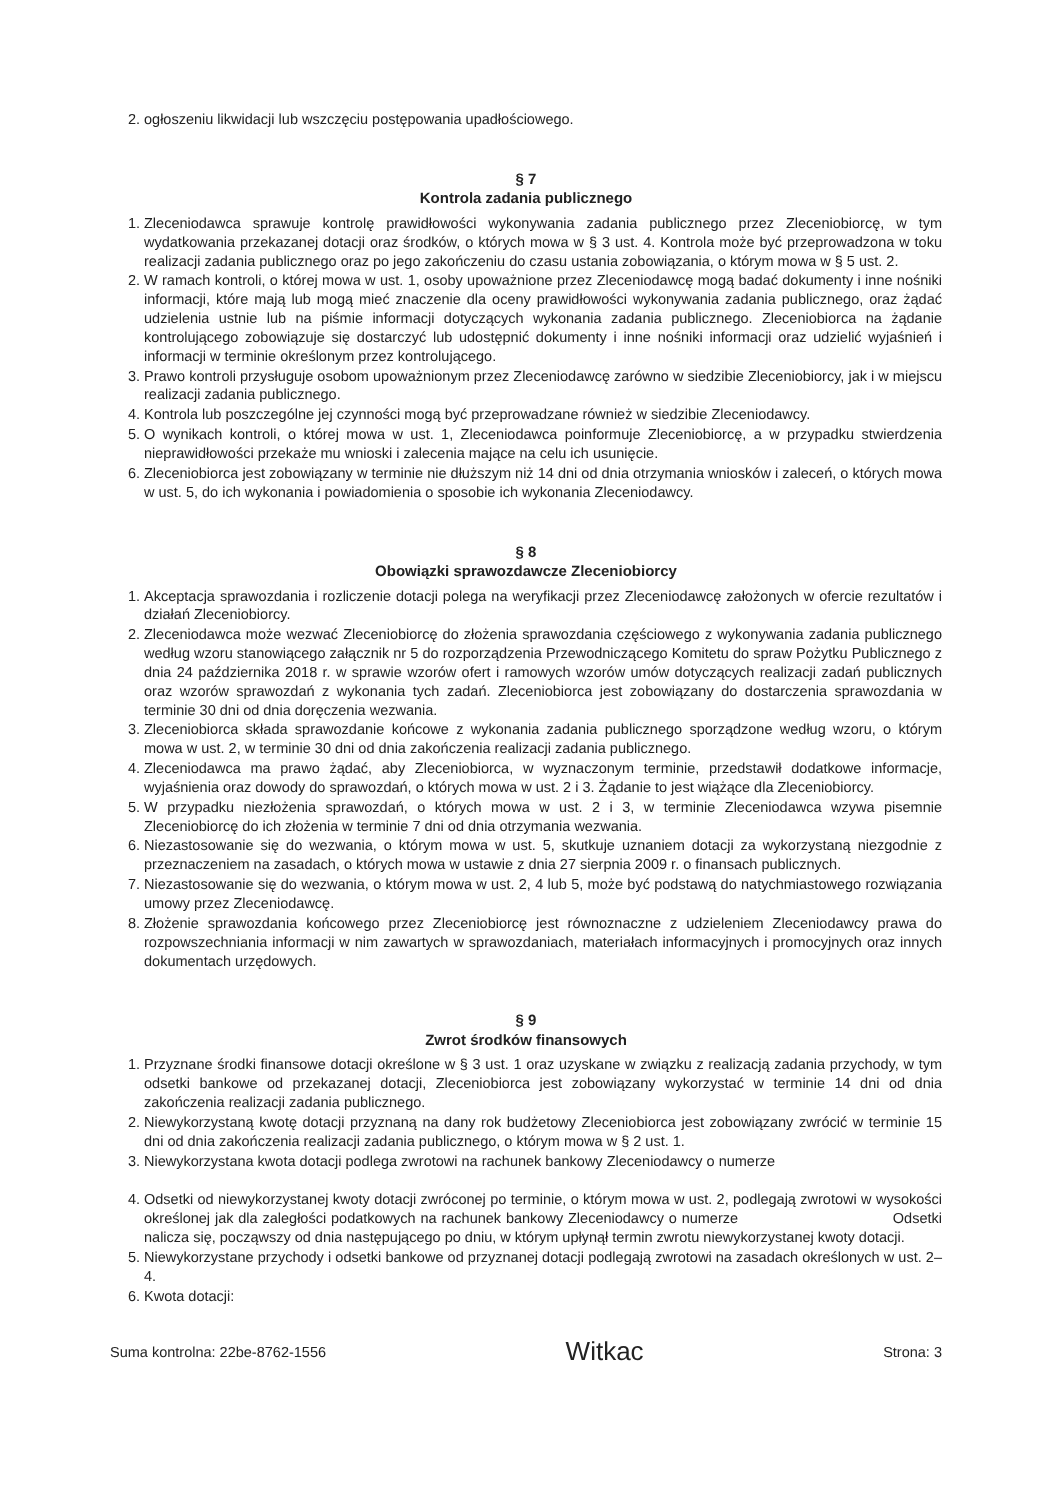2. ogłoszeniu likwidacji lub wszczęciu postępowania upadłościowego.
§ 7
Kontrola zadania publicznego
1. Zleceniodawca sprawuje kontrolę prawidłowości wykonywania zadania publicznego przez Zleceniobiorcę, w tym wydatkowania przekazanej dotacji oraz środków, o których mowa w § 3 ust. 4. Kontrola może być przeprowadzona w toku realizacji zadania publicznego oraz po jego zakończeniu do czasu ustania zobowiązania, o którym mowa w § 5 ust. 2.
2. W ramach kontroli, o której mowa w ust. 1, osoby upoważnione przez Zleceniodawcę mogą badać dokumenty i inne nośniki informacji, które mają lub mogą mieć znaczenie dla oceny prawidłowości wykonywania zadania publicznego, oraz żądać udzielenia ustnie lub na piśmie informacji dotyczących wykonania zadania publicznego. Zleceniobiorca na żądanie kontrolującego zobowiązuje się dostarczyć lub udostępnić dokumenty i inne nośniki informacji oraz udzielić wyjaśnień i informacji w terminie określonym przez kontrolującego.
3. Prawo kontroli przysługuje osobom upoważnionym przez Zleceniodawcę zarówno w siedzibie Zleceniobiorcy, jak i w miejscu realizacji zadania publicznego.
4. Kontrola lub poszczególne jej czynności mogą być przeprowadzane również w siedzibie Zleceniodawcy.
5. O wynikach kontroli, o której mowa w ust. 1, Zleceniodawca poinformuje Zleceniobiorcę, a w przypadku stwierdzenia nieprawidłowości przekaże mu wnioski i zalecenia mające na celu ich usunięcie.
6. Zleceniobiorca jest zobowiązany w terminie nie dłuższym niż 14 dni od dnia otrzymania wniosków i zaleceń, o których mowa w ust. 5, do ich wykonania i powiadomienia o sposobie ich wykonania Zleceniodawcy.
§ 8
Obowiązki sprawozdawcze Zleceniobiorcy
1. Akceptacja sprawozdania i rozliczenie dotacji polega na weryfikacji przez Zleceniodawcę założonych w ofercie rezultatów i działań Zleceniobiorcy.
2. Zleceniodawca może wezwać Zleceniobiorcę do złożenia sprawozdania częściowego z wykonywania zadania publicznego według wzoru stanowiącego załącznik nr 5 do rozporządzenia Przewodniczącego Komitetu do spraw Pożytku Publicznego z dnia 24 października 2018 r. w sprawie wzorów ofert i ramowych wzorów umów dotyczących realizacji zadań publicznych oraz wzorów sprawozdań z wykonania tych zadań. Zleceniobiorca jest zobowiązany do dostarczenia sprawozdania w terminie 30 dni od dnia doręczenia wezwania.
3. Zleceniobiorca składa sprawozdanie końcowe z wykonania zadania publicznego sporządzone według wzoru, o którym mowa w ust. 2, w terminie 30 dni od dnia zakończenia realizacji zadania publicznego.
4. Zleceniodawca ma prawo żądać, aby Zleceniobiorca, w wyznaczonym terminie, przedstawił dodatkowe informacje, wyjaśnienia oraz dowody do sprawozdań, o których mowa w ust. 2 i 3. Żądanie to jest wiążące dla Zleceniobiorcy.
5. W przypadku niezłożenia sprawozdań, o których mowa w ust. 2 i 3, w terminie Zleceniodawca wzywa pisemnie Zleceniobiorcę do ich złożenia w terminie 7 dni od dnia otrzymania wezwania.
6. Niezastosowanie się do wezwania, o którym mowa w ust. 5, skutkuje uznaniem dotacji za wykorzystaną niezgodnie z przeznaczeniem na zasadach, o których mowa w ustawie z dnia 27 sierpnia 2009 r. o finansach publicznych.
7. Niezastosowanie się do wezwania, o którym mowa w ust. 2, 4 lub 5, może być podstawą do natychmiastowego rozwiązania umowy przez Zleceniodawcę.
8. Złożenie sprawozdania końcowego przez Zleceniobiorcę jest równoznaczne z udzieleniem Zleceniodawcy prawa do rozpowszechniania informacji w nim zawartych w sprawozdaniach, materiałach informacyjnych i promocyjnych oraz innych dokumentach urzędowych.
§ 9
Zwrot środków finansowych
1. Przyznane środki finansowe dotacji określone w § 3 ust. 1 oraz uzyskane w związku z realizacją zadania przychody, w tym odsetki bankowe od przekazanej dotacji, Zleceniobiorca jest zobowiązany wykorzystać w terminie 14 dni od dnia zakończenia realizacji zadania publicznego.
2. Niewykorzystaną kwotę dotacji przyznaną na dany rok budżetowy Zleceniobiorca jest zobowiązany zwrócić w terminie 15 dni od dnia zakończenia realizacji zadania publicznego, o którym mowa w § 2 ust. 1.
3. Niewykorzystana kwota dotacji podlega zwrotowi na rachunek bankowy Zleceniodawcy o numerze
4. Odsetki od niewykorzystanej kwoty dotacji zwróconej po terminie, o którym mowa w ust. 2, podlegają zwrotowi w wysokości określonej jak dla zaległości podatkowych na rachunek bankowy Zleceniodawcy o numerze Odsetki nalicza się, począwszy od dnia następującego po dniu, w którym upłynął termin zwrotu niewykorzystanej kwoty dotacji.
5. Niewykorzystane przychody i odsetki bankowe od przyznanej dotacji podlegają zwrotowi na zasadach określonych w ust. 2–4.
6. Kwota dotacji:
Suma kontrolna: 22be-8762-1556 Witkac Strona: 3